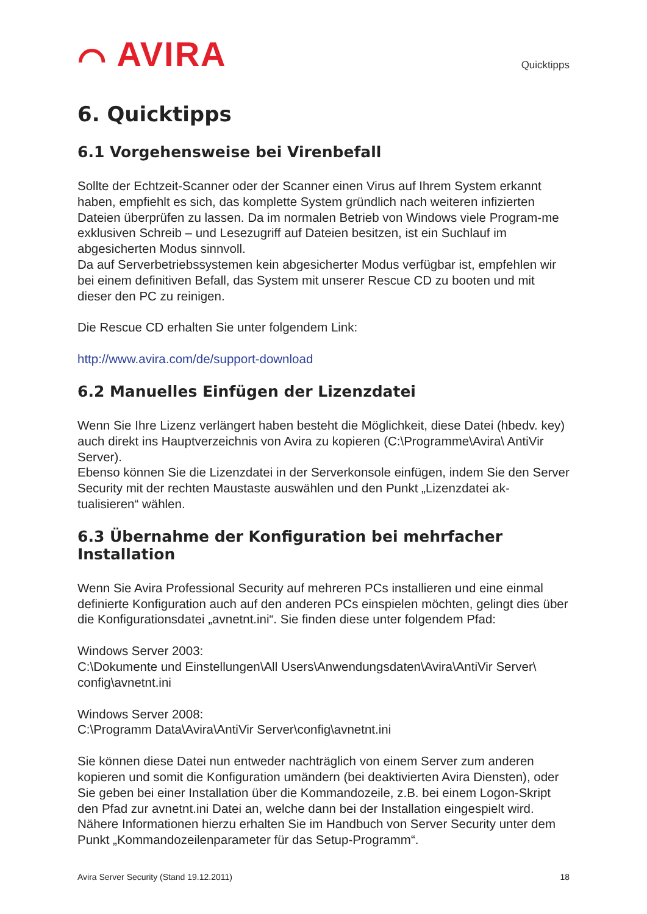⌒ AVIRA
Quicktipps
6. Quicktipps
6.1 Vorgehensweise bei Virenbefall
Sollte der Echtzeit-Scanner oder der Scanner einen Virus auf Ihrem System erkannt haben, empfiehlt es sich, das komplette System gründlich nach weiteren infizierten Dateien überprüfen zu lassen. Da im normalen Betrieb von Windows viele Program-me exklusiven Schreib – und Lesezugriff auf Dateien besitzen, ist ein Suchlauf im abgesicherten Modus sinnvoll.
Da auf Serverbetriebssystemen kein abgesicherter Modus verfügbar ist, empfehlen wir bei einem definitiven Befall, das System mit unserer Rescue CD zu booten und mit dieser den PC zu reinigen.
Die Rescue CD erhalten Sie unter folgendem Link:
http://www.avira.com/de/support-download
6.2 Manuelles Einfügen der Lizenzdatei
Wenn Sie Ihre Lizenz verlängert haben besteht die Möglichkeit, diese Datei (hbedv. key) auch direkt ins Hauptverzeichnis von Avira zu kopieren (C:\Programme\Avira\ AntiVir Server).
Ebenso können Sie die Lizenzdatei in der Serverkonsole einfügen, indem Sie den Server Security mit der rechten Maustaste auswählen und den Punkt „Lizenzdatei ak-tualisieren“ wählen.
6.3 Übernahme der Konfiguration bei mehrfacher Installation
Wenn Sie Avira Professional Security auf mehreren PCs installieren und eine einmal definierte Konfiguration auch auf den anderen PCs einspielen möchten, gelingt dies über die Konfigurationsdatei „avnetnt.ini“. Sie finden diese unter folgendem Pfad:
Windows Server 2003:
C:\Dokumente und Einstellungen\All Users\Anwendungsdaten\Avira\AntiVir Server\ config\avnetnt.ini
Windows Server 2008:
C:\Programm Data\Avira\AntiVir Server\config\avnetnt.ini
Sie können diese Datei nun entweder nachträglich von einem Server zum anderen kopieren und somit die Konfiguration umändern (bei deaktivierten Avira Diensten), oder Sie geben bei einer Installation über die Kommandozeile, z.B. bei einem Logon-Skript den Pfad zur avnetnt.ini Datei an, welche dann bei der Installation eingespielt wird. Nähere Informationen hierzu erhalten Sie im Handbuch von Server Security unter dem Punkt „Kommandozeilenparameter für das Setup-Programm“.
Avira Server Security (Stand 19.12.2011) 18